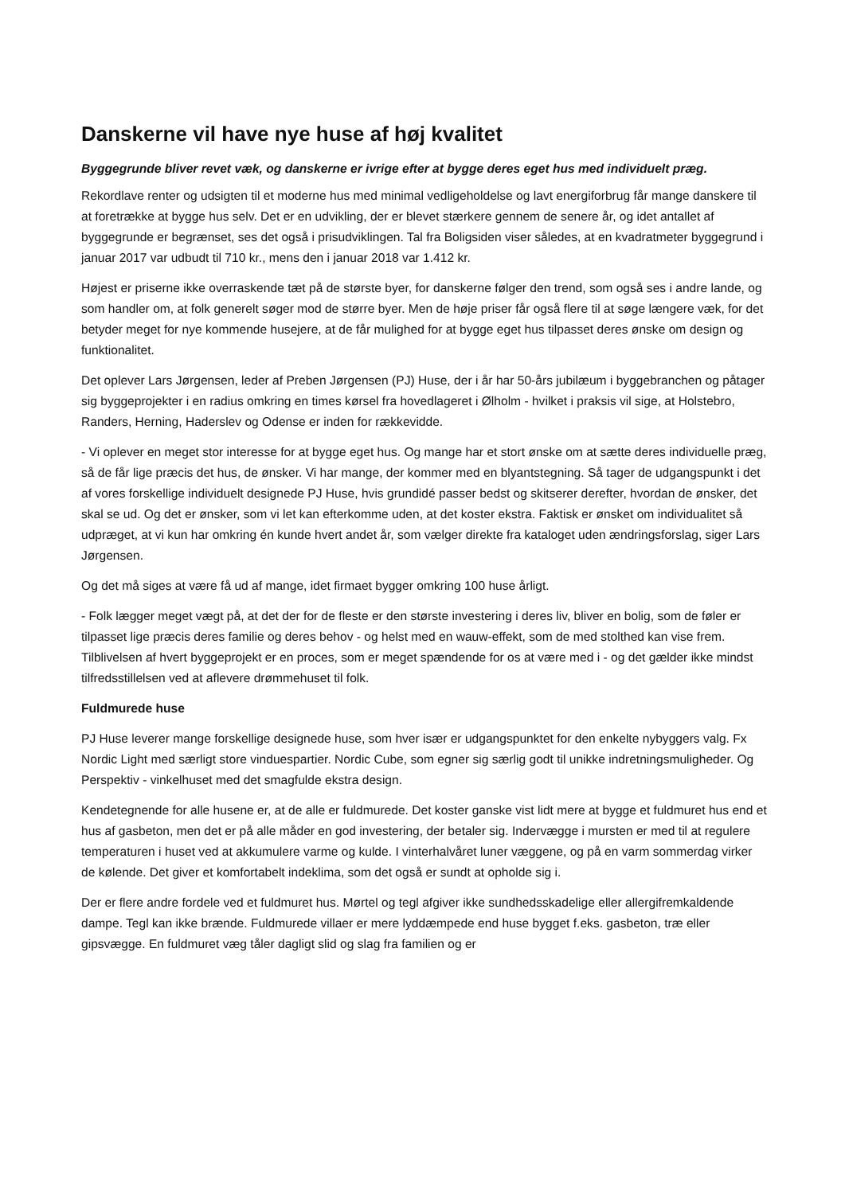Danskerne vil have nye huse af høj kvalitet
Byggegrunde bliver revet væk, og danskerne er ivrige efter at bygge deres eget hus med individuelt præg.
Rekordlave renter og udsigten til et moderne hus med minimal vedligeholdelse og lavt energiforbrug får mange danskere til at foretrække at bygge hus selv. Det er en udvikling, der er blevet stærkere gennem de senere år, og idet antallet af byggegrunde er begrænset, ses det også i prisudviklingen. Tal fra Boligsiden viser således, at en kvadratmeter byggegrund i januar 2017 var udbudt til 710 kr., mens den i januar 2018 var 1.412 kr.
Højest er priserne ikke overraskende tæt på de største byer, for danskerne følger den trend, som også ses i andre lande, og som handler om, at folk generelt søger mod de større byer. Men de høje priser får også flere til at søge længere væk, for det betyder meget for nye kommende husejere, at de får mulighed for at bygge eget hus tilpasset deres ønske om design og funktionalitet.
Det oplever Lars Jørgensen, leder af Preben Jørgensen (PJ) Huse, der i år har 50-års jubilæum i byggebranchen og påtager sig byggeprojekter i en radius omkring en times kørsel fra hovedlageret i Ølholm - hvilket i praksis vil sige, at Holstebro, Randers, Herning, Haderslev og Odense er inden for rækkevidde.
- Vi oplever en meget stor interesse for at bygge eget hus. Og mange har et stort ønske om at sætte deres individuelle præg, så de får lige præcis det hus, de ønsker. Vi har mange, der kommer med en blyantstegning. Så tager de udgangspunkt i det af vores forskellige individuelt designede PJ Huse, hvis grundidé passer bedst og skitserer derefter, hvordan de ønsker, det skal se ud. Og det er ønsker, som vi let kan efterkomme uden, at det koster ekstra. Faktisk er ønsket om individualitet så udpræget, at vi kun har omkring én kunde hvert andet år, som vælger direkte fra kataloget uden ændringsforslag, siger Lars Jørgensen.
Og det må siges at være få ud af mange, idet firmaet bygger omkring 100 huse årligt.
- Folk lægger meget vægt på, at det der for de fleste er den største investering i deres liv, bliver en bolig, som de føler er tilpasset lige præcis deres familie og deres behov - og helst med en wauw-effekt, som de med stolthed kan vise frem. Tilblivelsen af hvert byggeprojekt er en proces, som er meget spændende for os at være med i - og det gælder ikke mindst tilfredsstillelsen ved at aflevere drømmehuset til folk.
Fuldmurede huse
PJ Huse leverer mange forskellige designede huse, som hver især er udgangspunktet for den enkelte nybyggers valg. Fx Nordic Light med særligt store vinduespartier. Nordic Cube, som egner sig særlig godt til unikke indretningsmuligheder. Og Perspektiv - vinkelhuset med det smagfulde ekstra design.
Kendetegnende for alle husene er, at de alle er fuldmurede. Det koster ganske vist lidt mere at bygge et fuldmuret hus end et hus af gasbeton, men det er på alle måder en god investering, der betaler sig. Indervægge i mursten er med til at regulere temperaturen i huset ved at akkumulere varme og kulde. I vinterhalvåret luner væggene, og på en varm sommerdag virker de kølende. Det giver et komfortabelt indeklima, som det også er sundt at opholde sig i.
Der er flere andre fordele ved et fuldmuret hus. Mørtel og tegl afgiver ikke sundhedsskadelige eller allergifremkaldende dampe. Tegl kan ikke brænde. Fuldmurede villaer er mere lyddæmpede end huse bygget f.eks. gasbeton, træ eller gipsvægge. En fuldmuret væg tåler dagligt slid og slag fra familien og er